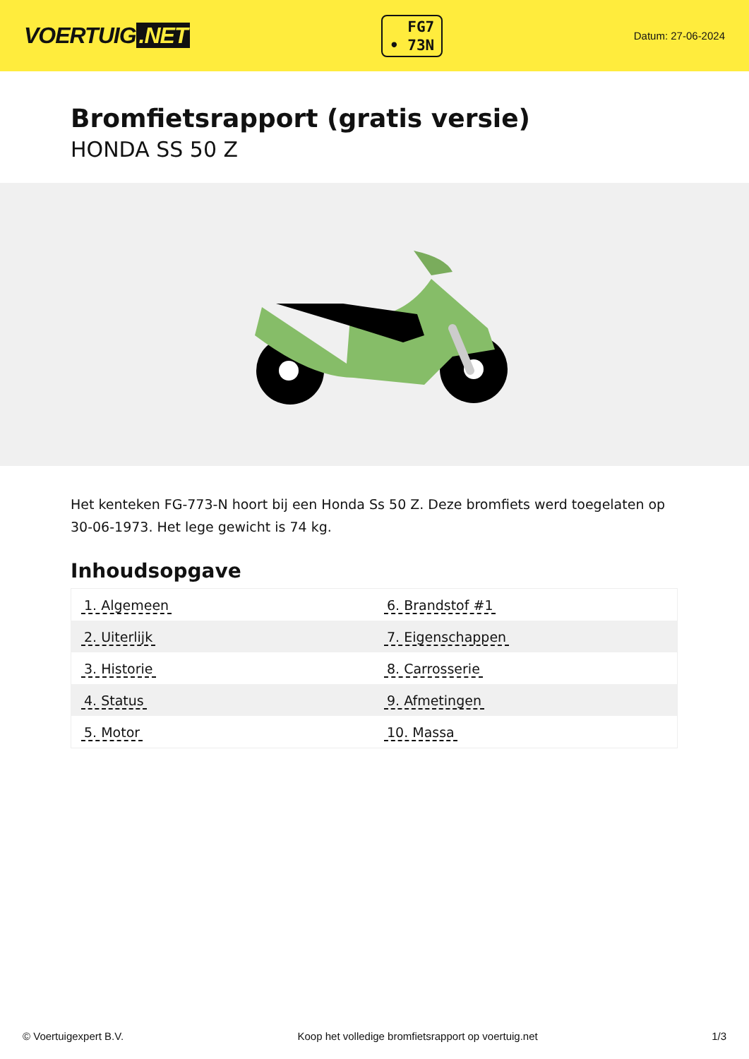VOERTUIG.NET
FG7
• 73N
Datum: 27-06-2024
Bromfietsrapport (gratis versie)
HONDA SS 50 Z
Het kenteken FG-773-N hoort bij een Honda Ss 50 Z. Deze bromfiets werd toegelaten op 30-06-1973. Het lege gewicht is 74 kg.
Inhoudsopgave
| 1. Algemeen | 6. Brandstof #1 |
| 2. Uiterlijk | 7. Eigenschappen |
| 3. Historie | 8. Carrosserie |
| 4. Status | 9. Afmetingen |
| 5. Motor | 10. Massa |
© Voertuigexpert B.V. Koop het volledige bromfietsrapport op voertuig.net 1/3